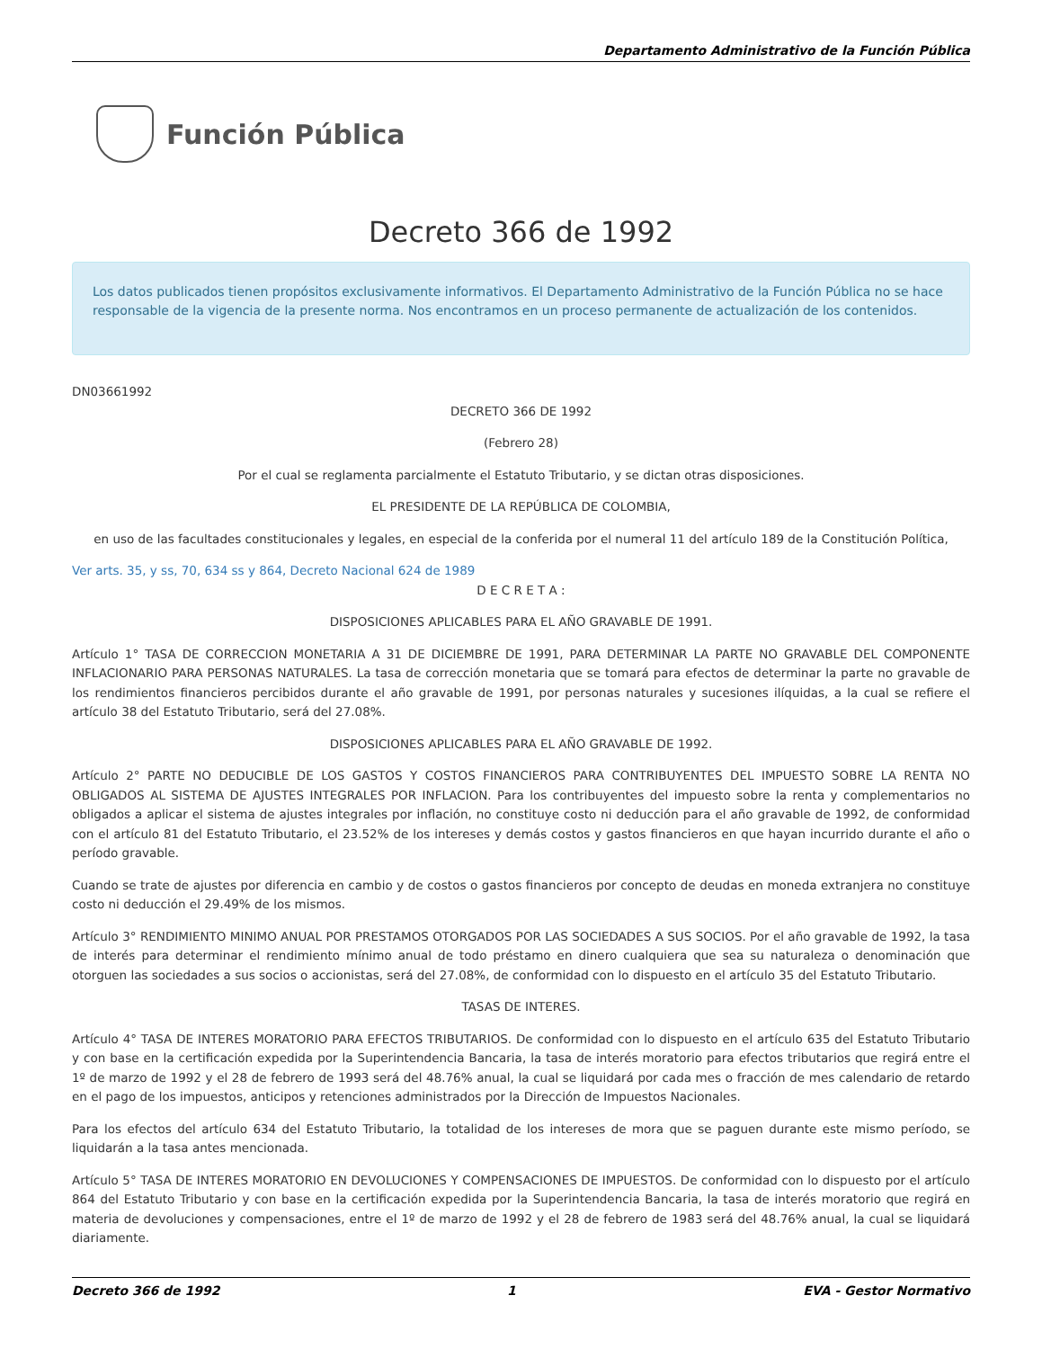Departamento Administrativo de la Función Pública
Función Pública
Decreto 366 de 1992
Los datos publicados tienen propósitos exclusivamente informativos. El Departamento Administrativo de la Función Pública no se hace responsable de la vigencia de la presente norma. Nos encontramos en un proceso permanente de actualización de los contenidos.
DN03661992
DECRETO 366 DE 1992
(Febrero 28)
Por el cual se reglamenta parcialmente el Estatuto Tributario, y se dictan otras disposiciones.
EL PRESIDENTE DE LA REPÚBLICA DE COLOMBIA,
en uso de las facultades constitucionales y legales, en especial de la conferida por el numeral 11 del artículo 189 de la Constitución Política,
Ver arts. 35, y ss, 70, 634 ss y 864, Decreto Nacional 624 de 1989
D E C R E T A :
DISPOSICIONES APLICABLES PARA EL AÑO GRAVABLE DE 1991.
Artículo 1° TASA DE CORRECCION MONETARIA A 31 DE DICIEMBRE DE 1991, PARA DETERMINAR LA PARTE NO GRAVABLE DEL COMPONENTE INFLACIONARIO PARA PERSONAS NATURALES. La tasa de corrección monetaria que se tomará para efectos de determinar la parte no gravable de los rendimientos financieros percibidos durante el año gravable de 1991, por personas naturales y sucesiones ilíquidas, a la cual se refiere el artículo 38 del Estatuto Tributario, será del 27.08%.
DISPOSICIONES APLICABLES PARA EL AÑO GRAVABLE DE 1992.
Artículo 2° PARTE NO DEDUCIBLE DE LOS GASTOS Y COSTOS FINANCIEROS PARA CONTRIBUYENTES DEL IMPUESTO SOBRE LA RENTA NO OBLIGADOS AL SISTEMA DE AJUSTES INTEGRALES POR INFLACION. Para los contribuyentes del impuesto sobre la renta y complementarios no obligados a aplicar el sistema de ajustes integrales por inflación, no constituye costo ni deducción para el año gravable de 1992, de conformidad con el artículo 81 del Estatuto Tributario, el 23.52% de los intereses y demás costos y gastos financieros en que hayan incurrido durante el año o período gravable.
Cuando se trate de ajustes por diferencia en cambio y de costos o gastos financieros por concepto de deudas en moneda extranjera no constituye costo ni deducción el 29.49% de los mismos.
Artículo 3° RENDIMIENTO MINIMO ANUAL POR PRESTAMOS OTORGADOS POR LAS SOCIEDADES A SUS SOCIOS. Por el año gravable de 1992, la tasa de interés para determinar el rendimiento mínimo anual de todo préstamo en dinero cualquiera que sea su naturaleza o denominación que otorguen las sociedades a sus socios o accionistas, será del 27.08%, de conformidad con lo dispuesto en el artículo 35 del Estatuto Tributario.
TASAS DE INTERES.
Artículo 4° TASA DE INTERES MORATORIO PARA EFECTOS TRIBUTARIOS. De conformidad con lo dispuesto en el artículo 635 del Estatuto Tributario y con base en la certificación expedida por la Superintendencia Bancaria, la tasa de interés moratorio para efectos tributarios que regirá entre el 1º de marzo de 1992 y el 28 de febrero de 1993 será del 48.76% anual, la cual se liquidará por cada mes o fracción de mes calendario de retardo en el pago de los impuestos, anticipos y retenciones administrados por la Dirección de Impuestos Nacionales.
Para los efectos del artículo 634 del Estatuto Tributario, la totalidad de los intereses de mora que se paguen durante este mismo período, se liquidarán a la tasa antes mencionada.
Artículo 5° TASA DE INTERES MORATORIO EN DEVOLUCIONES Y COMPENSACIONES DE IMPUESTOS. De conformidad con lo dispuesto por el artículo 864 del Estatuto Tributario y con base en la certificación expedida por la Superintendencia Bancaria, la tasa de interés moratorio que regirá en materia de devoluciones y compensaciones, entre el 1º de marzo de 1992 y el 28 de febrero de 1983 será del 48.76% anual, la cual se liquidará diariamente.
Decreto 366 de 1992 1 EVA - Gestor Normativo